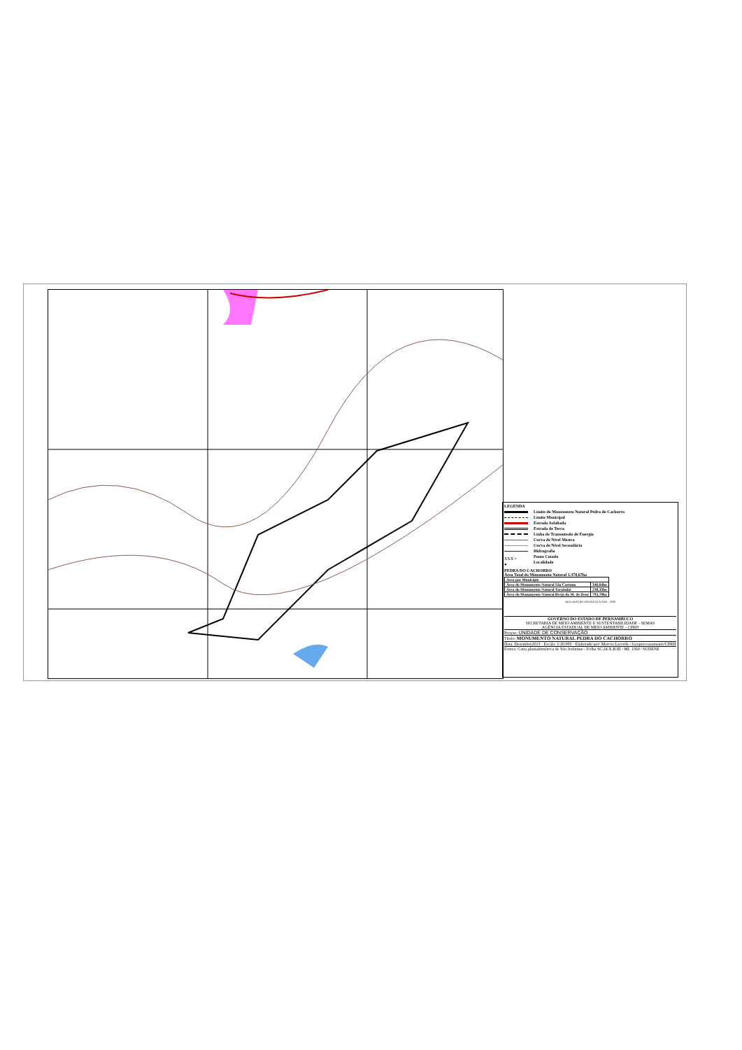LEGENDA
Limite do Monumento Natural Pedra do Cachorro
Limite Municipal
Estrada Asfaltada
Estrada de Terra
Linha de Transmissão de Energia
Curva de Nível Mestra
Curva de Nível Secundária
Hidrografia
XXX × Ponto Cotado
● Localidade
PEDRA DO CACHORRO
Área Total do Monumento Natural 1.378,67ha
| Área por Município | |
| Área do Monumento Natural São Caetano | 346,64ha |
| Área do Monumento Natural Tacaimbó | 238,33ha |
| Área do Monumento Natural Brejo da M. de Deus | 793,70ha |
DECLINAÇÃO MAGNÉTICA ANO - 2008
GOVERNO DO ESTADO DE PERNAMBUCO
SECRETARIA DE MEIO AMBIENTE E SUSTENTABILIDADE - SEMAS
AGÊNCIA ESTADUAL DE MEIO AMBIENTE - CPRH
Projeto: UNIDADE DE CONSERVAÇÃO
Título: MONUMENTO NATURAL PEDRA DO CACHORRO
Data: Dezembro2013 · Escala: 1:20.000 · Elaborado por: Marcos Lacerda - Geoprocessamento/CPRH
Fontes: Carta planialtimétrica de São Jerônimo - Folha SC.24.X.B.III / MI. 1360 / SUDENE